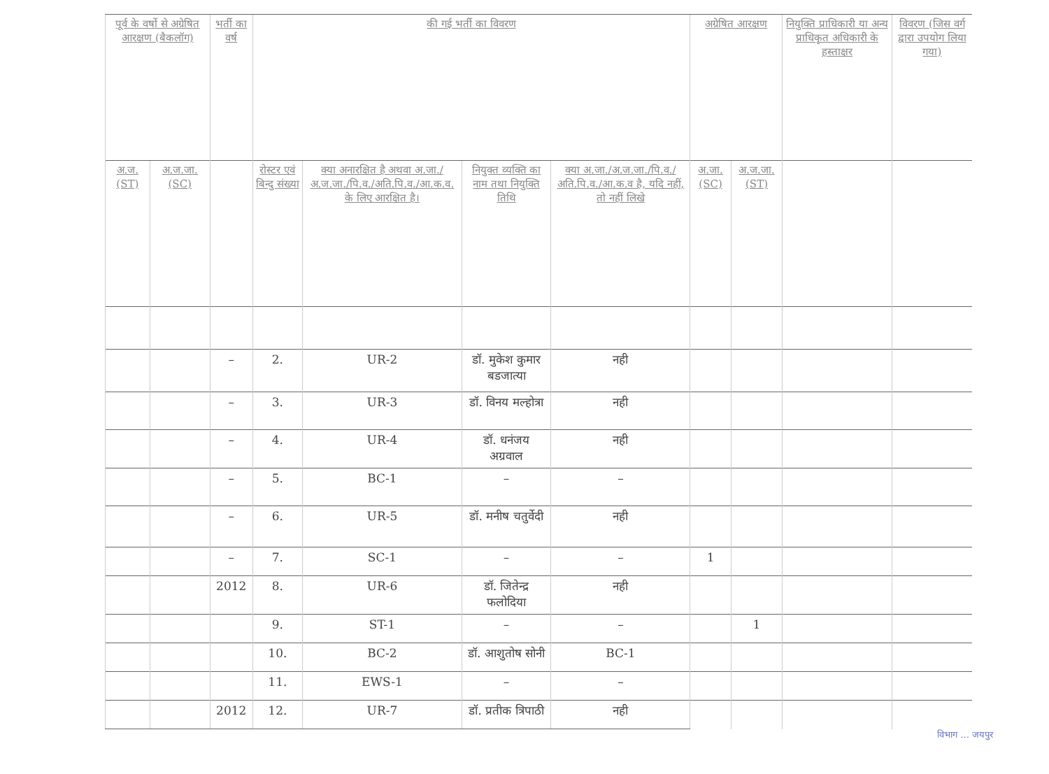| पूर्व के वर्षो से अग्रेषित आरक्षण (बैकलॉग) | | भर्ती का वर्ष | की गई भर्ती का विवरण | | | | अग्रेषित आरक्षण | | नियुक्ति प्राधिकारी या अन्य प्राधिकृत अधिकारी के हस्ताक्षर | विवरण (जिस वर्ग द्वारा उपयोग लिया गया) |
| --- | --- | --- | --- | --- | --- | --- | --- | --- | --- | --- |
| अ.ज. (ST) | अ.ज.जा. (SC) | | रोस्टर एवं बिन्दु संख्या | क्या अनारक्षित है अथवा अ.जा./अ.ज.जा./पि.व./अति.पि.व./आ.क.व. के लिए आरक्षित है। | नियुक्त व्यक्ति का नाम तथा नियुक्ति तिथि | क्या अ.जा./अ.ज.जा./पि.व./अति.पि.व./आ.क.व है, यदि नहीं, तो नहीं लिखे | अ.जा. (SC) | अ.ज.जा. (ST) | | |
| | | – | 2. | UR-2 | डॉ. मुकेश कुमार बडजात्या | नही | | | | |
| | | – | 3. | UR-3 | डॉ. विनय मल्होत्रा | नही | | | | |
| | | – | 4. | UR-4 | डॉ. धनंजय अग्रवाल | नही | | | | |
| | | – | 5. | BC-1 | – | – | | | | |
| | | – | 6. | UR-5 | डॉ. मनीष चतुर्वेदी | नही | | | | |
| | | – | 7. | SC-1 | – | – | 1 | | | |
| | | 2012 | 8. | UR-6 | डॉ. जितेन्द्र फलोदिया | नही | | | | |
| | | | 9. | ST-1 | – | – | | 1 | | |
| | | | 10. | BC-2 | डॉ. आशुतोष सोनी | BC-1 | | | | |
| | | | 11. | EWS-1 | – | – | | | | |
| | | 2012 | 12. | UR-7 | डॉ. प्रतीक त्रिपाठी | नही | | | | |
विभाग ... जयपुर